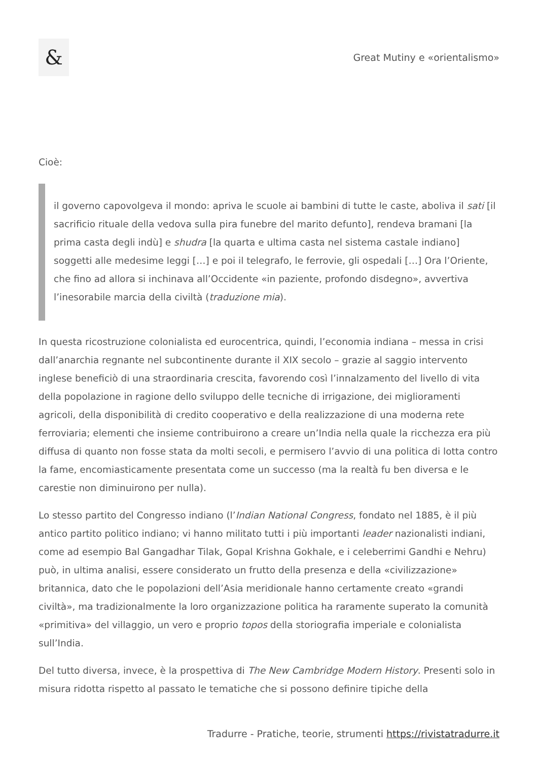&
Great Mutiny e «orientalismo»
Cioè:
il governo capovolgeva il mondo: apriva le scuole ai bambini di tutte le caste, aboliva il sati [il sacrificio rituale della vedova sulla pira funebre del marito defunto], rendeva bramani [la prima casta degli indù] e shudra [la quarta e ultima casta nel sistema castale indiano] soggetti alle medesime leggi […] e poi il telegrafo, le ferrovie, gli ospedali […] Ora l’Oriente, che fino ad allora si inchinava all’Occidente «in paziente, profondo disdegno», avvertiva l’inesorabile marcia della civiltà (traduzione mia).
In questa ricostruzione colonialista ed eurocentrica, quindi, l’economia indiana – messa in crisi dall’anarchia regnante nel subcontinente durante il XIX secolo – grazie al saggio intervento inglese beneficiò di una straordinaria crescita, favorendo così l’innalzamento del livello di vita della popolazione in ragione dello sviluppo delle tecniche di irrigazione, dei miglioramenti agricoli, della disponibilità di credito cooperativo e della realizzazione di una moderna rete ferroviaria; elementi che insieme contribuirono a creare un’India nella quale la ricchezza era più diffusa di quanto non fosse stata da molti secoli, e permisero l’avvio di una politica di lotta contro la fame, encomiasticamente presentata come un successo (ma la realtà fu ben diversa e le carestie non diminuirono per nulla).
Lo stesso partito del Congresso indiano (l’Indian National Congress, fondato nel 1885, è il più antico partito politico indiano; vi hanno militato tutti i più importanti leader nazionalisti indiani, come ad esempio Bal Gangadhar Tilak, Gopal Krishna Gokhale, e i celeberrimi Gandhi e Nehru) può, in ultima analisi, essere considerato un frutto della presenza e della «civilizzazione» britannica, dato che le popolazioni dell’Asia meridionale hanno certamente creato «grandi civiltà», ma tradizionalmente la loro organizzazione politica ha raramente superato la comunità «primitiva» del villaggio, un vero e proprio topos della storiografia imperiale e colonialista sull’India.
Del tutto diversa, invece, è la prospettiva di The New Cambridge Modern History. Presenti solo in misura ridotta rispetto al passato le tematiche che si possono definire tipiche della
Tradurre - Pratiche, teorie, strumenti https://rivistatradurre.it